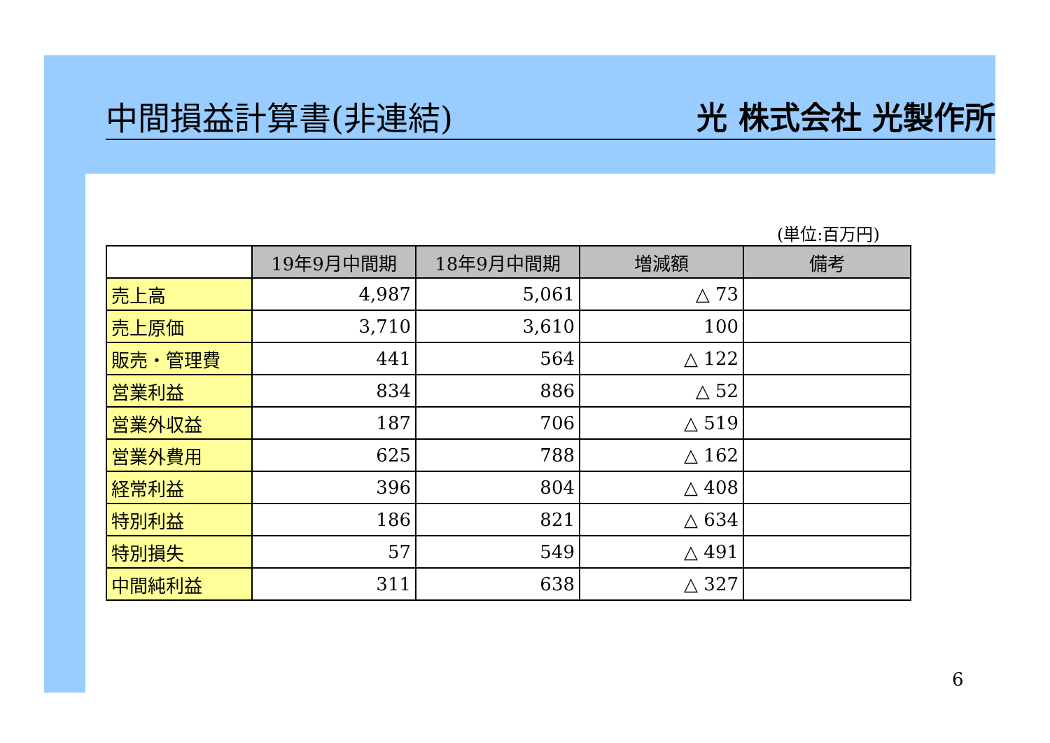中間損益計算書(非連結)
光 株式会社 光製作所
(単位:百万円)
| | 19年9月中間期 | 18年9月中間期 | 増減額 | 備考 |
| --- | --- | --- | --- | --- |
| 売上高 | 4,987 | 5,061 | △ 73 | |
| 売上原価 | 3,710 | 3,610 | 100 | |
| 販売・管理費 | 441 | 564 | △ 122 | |
| 営業利益 | 834 | 886 | △ 52 | |
| 営業外収益 | 187 | 706 | △ 519 | |
| 営業外費用 | 625 | 788 | △ 162 | |
| 経常利益 | 396 | 804 | △ 408 | |
| 特別利益 | 186 | 821 | △ 634 | |
| 特別損失 | 57 | 549 | △ 491 | |
| 中間純利益 | 311 | 638 | △ 327 | |
6